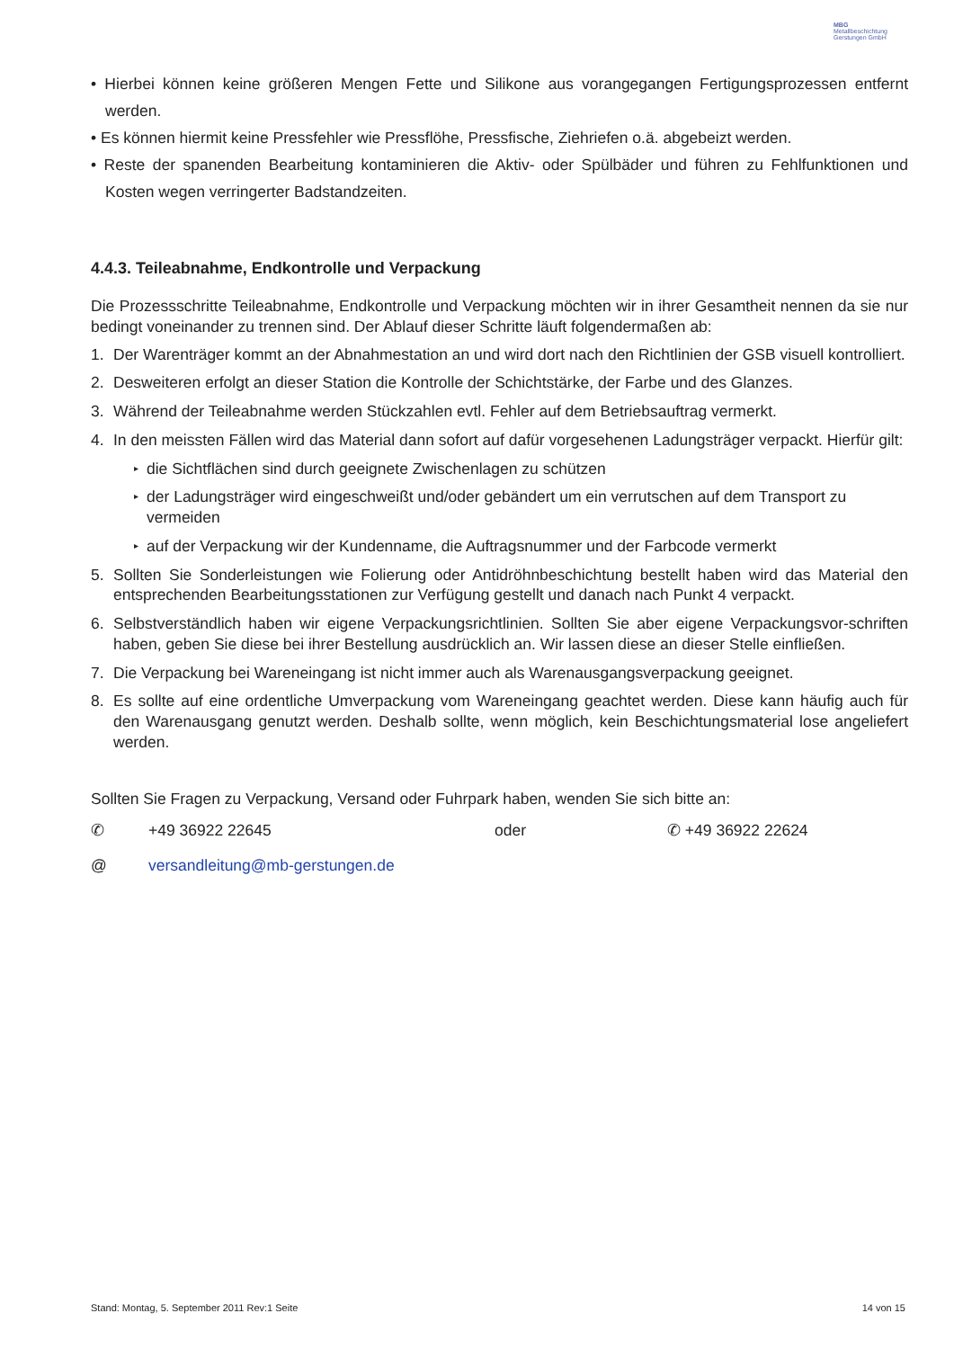MBG
Metallbeschichtung Gerstungen GmbH
• Hierbei können keine größeren Mengen Fette und Silikone aus vorangegangen Fertigungsprozessen entfernt werden.
• Es können hiermit keine Pressfehler wie Pressflöhe, Pressfische, Ziehriefen o.ä. abgebeizt werden.
• Reste der spanenden Bearbeitung kontaminieren die Aktiv- oder Spülbäder und führen zu Fehlfunktionen und Kosten wegen verringerter Badstandzeiten.
4.4.3. Teileabnahme, Endkontrolle und Verpackung
Die Prozessschritte Teileabnahme, Endkontrolle und Verpackung möchten wir in ihrer Gesamtheit nennen da sie nur bedingt voneinander zu trennen sind. Der Ablauf dieser Schritte läuft folgendermaßen ab:
1. Der Warenträger kommt an der Abnahmestation an und wird dort nach den Richtlinien der GSB visuell kontrolliert.
2. Desweiteren erfolgt an dieser Station die Kontrolle der Schichtstärke, der Farbe und des Glanzes.
3. Während der Teileabnahme werden Stückzahlen evtl. Fehler auf dem Betriebsauftrag vermerkt.
4. In den meissten Fällen wird das Material dann sofort auf dafür vorgesehenen Ladungsträger verpackt. Hierfür gilt:
▸ die Sichtflächen sind durch geeignete Zwischenlagen zu schützen
▸ der Ladungsträger wird eingeschweißt und/oder gebändert um ein verrutschen auf dem Transport zu vermeiden
▸ auf der Verpackung wir der Kundenname, die Auftragsnummer und der Farbcode vermerkt
5. Sollten Sie Sonderleistungen wie Folierung oder Antidröhnbeschichtung bestellt haben wird das Material den entsprechenden Bearbeitungsstationen zur Verfügung gestellt und danach nach Punkt 4 verpackt.
6. Selbstverständlich haben wir eigene Verpackungsrichtlinien. Sollten Sie aber eigene Verpackungsvor-schriften haben, geben Sie diese bei ihrer Bestellung ausdrücklich an. Wir lassen diese an dieser Stelle einfließen.
7. Die Verpackung bei Wareneingang ist nicht immer auch als Warenausgangsverpackung geeignet.
8. Es sollte auf eine ordentliche Umverpackung vom Wareneingang geachtet werden. Diese kann häufig auch für den Warenausgang genutzt werden. Deshalb sollte, wenn möglich, kein Beschichtungsmaterial lose angeliefert werden.
Sollten Sie Fragen zu Verpackung, Versand oder Fuhrpark haben, wenden Sie sich bitte an:
✆ +49 36922 22645 oder ✆ +49 36922 22624
@ versandleitung@mb-gerstungen.de
Stand: Montag, 5. September 2011 Rev:1 Seite 14 von 15